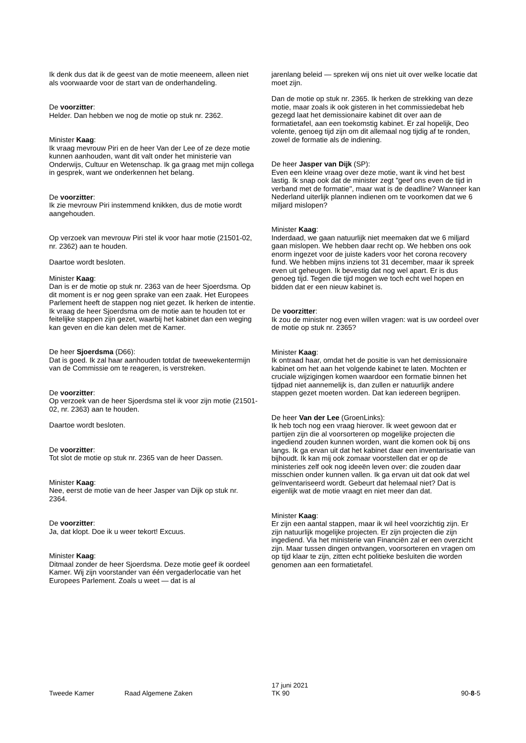Ik denk dus dat ik de geest van de motie meeneem, alleen niet als voorwaarde voor de start van de onderhandeling.
De voorzitter:
Helder. Dan hebben we nog de motie op stuk nr. 2362.
Minister Kaag:
Ik vraag mevrouw Piri en de heer Van der Lee of ze deze motie kunnen aanhouden, want dit valt onder het ministerie van Onderwijs, Cultuur en Wetenschap. Ik ga graag met mijn collega in gesprek, want we onderkennen het belang.
De voorzitter:
Ik zie mevrouw Piri instemmend knikken, dus de motie wordt aangehouden.
Op verzoek van mevrouw Piri stel ik voor haar motie (21501-02, nr. 2362) aan te houden.
Daartoe wordt besloten.
Minister Kaag:
Dan is er de motie op stuk nr. 2363 van de heer Sjoerdsma. Op dit moment is er nog geen sprake van een zaak. Het Europees Parlement heeft de stappen nog niet gezet. Ik herken de intentie. Ik vraag de heer Sjoerdsma om de motie aan te houden tot er feitelijke stappen zijn gezet, waarbij het kabinet dan een weging kan geven en die kan delen met de Kamer.
De heer Sjoerdsma (D66):
Dat is goed. Ik zal haar aanhouden totdat de tweewekentermijn van de Commissie om te reageren, is verstreken.
De voorzitter:
Op verzoek van de heer Sjoerdsma stel ik voor zijn motie (21501-02, nr. 2363) aan te houden.
Daartoe wordt besloten.
De voorzitter:
Tot slot de motie op stuk nr. 2365 van de heer Dassen.
Minister Kaag:
Nee, eerst de motie van de heer Jasper van Dijk op stuk nr. 2364.
De voorzitter:
Ja, dat klopt. Doe ik u weer tekort! Excuus.
Minister Kaag:
Ditmaal zonder de heer Sjoerdsma. Deze motie geef ik oordeel Kamer. Wij zijn voorstander van één vergaderlocatie van het Europees Parlement. Zoals u weet — dat is al
jarenlang beleid — spreken wij ons niet uit over welke locatie dat moet zijn.
Dan de motie op stuk nr. 2365. Ik herken de strekking van deze motie, maar zoals ik ook gisteren in het commissiedebat heb gezegd laat het demissionaire kabinet dit over aan de formatietafel, aan een toekomstig kabinet. Er zal hopelijk, Deo volente, genoeg tijd zijn om dit allemaal nog tijdig af te ronden, zowel de formatie als de indiening.
De heer Jasper van Dijk (SP):
Even een kleine vraag over deze motie, want ik vind het best lastig. Ik snap ook dat de minister zegt "geef ons even de tijd in verband met de formatie", maar wat is de deadline? Wanneer kan Nederland uiterlijk plannen indienen om te voorkomen dat we 6 miljard mislopen?
Minister Kaag:
Inderdaad, we gaan natuurlijk niet meemaken dat we 6 miljard gaan mislopen. We hebben daar recht op. We hebben ons ook enorm ingezet voor de juiste kaders voor het corona recovery fund. We hebben mijns inziens tot 31 december, maar ik spreek even uit geheugen. Ik bevestig dat nog wel apart. Er is dus genoeg tijd. Tegen die tijd mogen we toch echt wel hopen en bidden dat er een nieuw kabinet is.
De voorzitter:
Ik zou de minister nog even willen vragen: wat is uw oordeel over de motie op stuk nr. 2365?
Minister Kaag:
Ik ontraad haar, omdat het de positie is van het demissionaire kabinet om het aan het volgende kabinet te laten. Mochten er cruciale wijzigingen komen waardoor een formatie binnen het tijdpad niet aannemelijk is, dan zullen er natuurlijk andere stappen gezet moeten worden. Dat kan iedereen begrijpen.
De heer Van der Lee (GroenLinks):
Ik heb toch nog een vraag hierover. Ik weet gewoon dat er partijen zijn die al voorsorteren op mogelijke projecten die ingediend zouden kunnen worden, want die komen ook bij ons langs. Ik ga ervan uit dat het kabinet daar een inventarisatie van bijhoudt. Ik kan mij ook zomaar voorstellen dat er op de ministeries zelf ook nog ideeën leven over: die zouden daar misschien onder kunnen vallen. Ik ga ervan uit dat ook dat wel geïnventariseerd wordt. Gebeurt dat helemaal niet? Dat is eigenlijk wat de motie vraagt en niet meer dan dat.
Minister Kaag:
Er zijn een aantal stappen, maar ik wil heel voorzichtig zijn. Er zijn natuurlijk mogelijke projecten. Er zijn projecten die zijn ingediend. Via het ministerie van Financiën zal er een overzicht zijn. Maar tussen dingen ontvangen, voorsorteren en vragen om op tijd klaar te zijn, zitten echt politieke besluiten die worden genomen aan een formatietafel.
Tweede Kamer Raad Algemene Zaken
17 juni 2021
TK 90
90-8-5